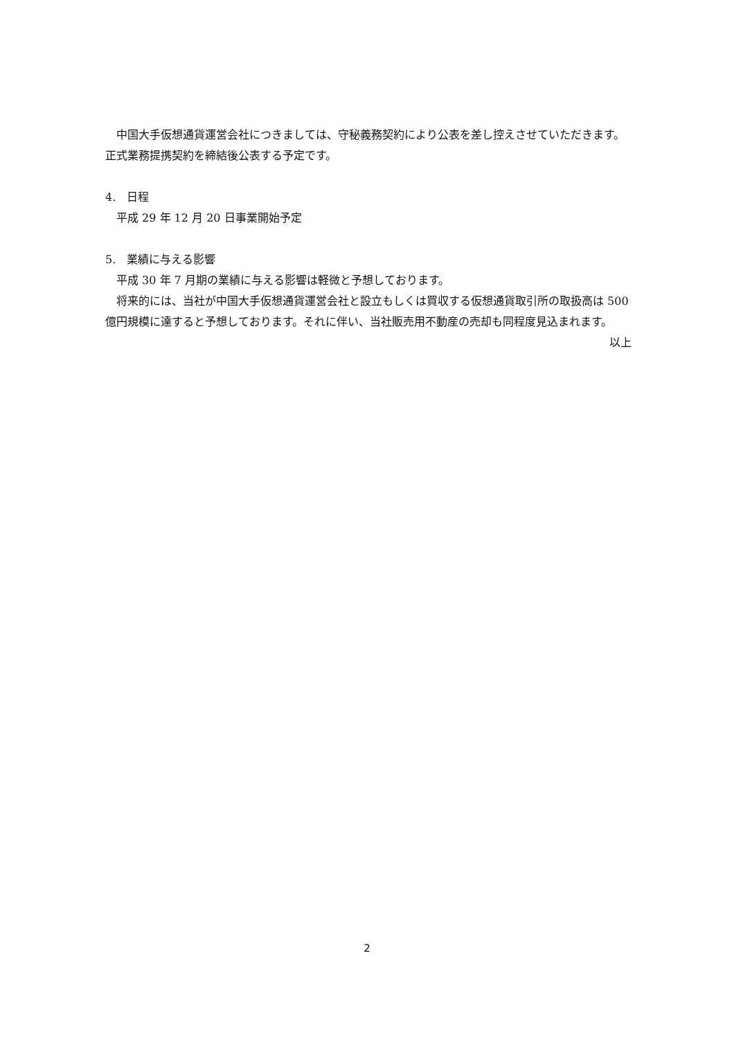中国大手仮想通貨運営会社につきましては、守秘義務契約により公表を差し控えさせていただきます。正式業務提携契約を締結後公表する予定です。
4.　日程
平成 29 年 12 月 20 日事業開始予定
5.　業績に与える影響
平成 30 年 7 月期の業績に与える影響は軽微と予想しております。
将来的には、当社が中国大手仮想通貨運営会社と設立もしくは買収する仮想通貨取引所の取扱高は 500 億円規模に達すると予想しております。それに伴い、当社販売用不動産の売却も同程度見込まれます。
以上
2